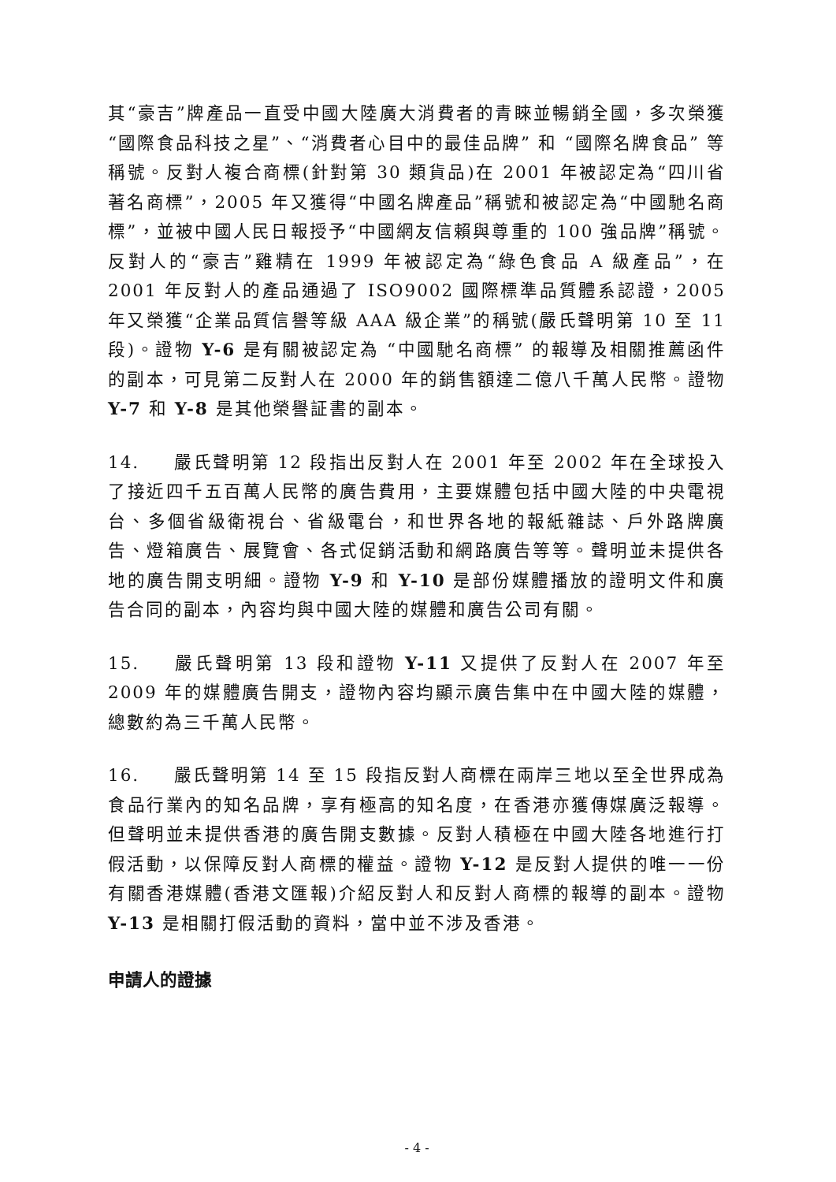其“豪吉”牌產品一直受中國大陸廣大消費者的青睞並暢銷全國，多次榮獲 “國際食品科技之星”、“消費者心目中的最佳品牌” 和 “國際名牌食品” 等稱號。反對人複合商標(針對第 30 類貨品)在 2001 年被認定為“四川省著名商標”，2005 年又獲得“中國名牌產品”稱號和被認定為“中國馳名商標”，並被中國人民日報授予“中國網友信賴與尊重的 100 強品牌”稱號。反對人的“豪吉”雞精在 1999 年被認定為“綠色食品 A 級產品”，在 2001 年反對人的產品通過了 ISO9002 國際標準品質體系認證，2005 年又榮獲“企業品質信譽等級 AAA 級企業”的稱號(嚴氏聲明第 10 至 11 段)。證物 Y-6 是有關被認定為 “中國馳名商標” 的報導及相關推薦函件的副本，可見第二反對人在 2000 年的銷售額達二億八千萬人民幣。證物 Y-7 和 Y-8 是其他榮譽証書的副本。
14. 嚴氏聲明第 12 段指出反對人在 2001 年至 2002 年在全球投入了接近四千五百萬人民幣的廣告費用，主要媒體包括中國大陸的中央電視台、多個省級衛視台、省級電台，和世界各地的報紙雜誌、戶外路牌廣告、燈箱廣告、展覽會、各式促銷活動和網路廣告等等。聲明並未提供各地的廣告開支明細。證物 Y-9 和 Y-10 是部份媒體播放的證明文件和廣告合同的副本，內容均與中國大陸的媒體和廣告公司有關。
15. 嚴氏聲明第 13 段和證物 Y-11 又提供了反對人在 2007 年至 2009 年的媒體廣告開支，證物內容均顯示廣告集中在中國大陸的媒體，總數約為三千萬人民幣。
16. 嚴氏聲明第 14 至 15 段指反對人商標在兩岸三地以至全世界成為食品行業內的知名品牌，享有極高的知名度，在香港亦獲傳媒廣泛報導。但聲明並未提供香港的廣告開支數據。反對人積極在中國大陸各地進行打假活動，以保障反對人商標的權益。證物 Y-12 是反對人提供的唯一一份有關香港媒體(香港文匯報)介紹反對人和反對人商標的報導的副本。證物 Y-13 是相關打假活動的資料，當中並不涉及香港。
申請人的證據
- 4 -